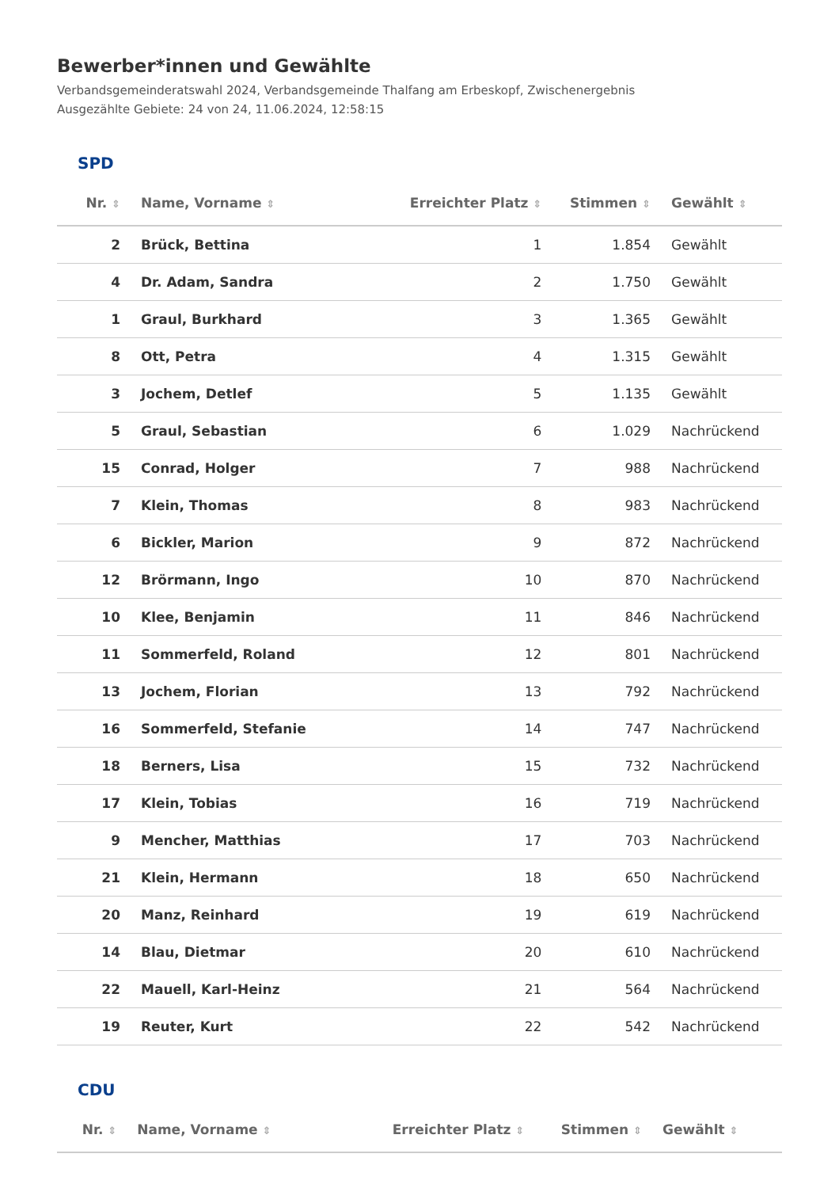Bewerber*innen und Gewählte
Verbandsgemeinderatswahl 2024, Verbandsgemeinde Thalfang am Erbeskopf, Zwischenergebnis
Ausgezählte Gebiete: 24 von 24, 11.06.2024, 12:58:15
SPD
| Nr. ⇕ | Name, Vorname ⇕ | Erreichter Platz ⇕ | Stimmen ⇕ | Gewählt ⇕ |
| --- | --- | --- | --- | --- |
| 2 | Brück, Bettina | 1 | 1.854 | Gewählt |
| 4 | Dr. Adam, Sandra | 2 | 1.750 | Gewählt |
| 1 | Graul, Burkhard | 3 | 1.365 | Gewählt |
| 8 | Ott, Petra | 4 | 1.315 | Gewählt |
| 3 | Jochem, Detlef | 5 | 1.135 | Gewählt |
| 5 | Graul, Sebastian | 6 | 1.029 | Nachrückend |
| 15 | Conrad, Holger | 7 | 988 | Nachrückend |
| 7 | Klein, Thomas | 8 | 983 | Nachrückend |
| 6 | Bickler, Marion | 9 | 872 | Nachrückend |
| 12 | Brörmann, Ingo | 10 | 870 | Nachrückend |
| 10 | Klee, Benjamin | 11 | 846 | Nachrückend |
| 11 | Sommerfeld, Roland | 12 | 801 | Nachrückend |
| 13 | Jochem, Florian | 13 | 792 | Nachrückend |
| 16 | Sommerfeld, Stefanie | 14 | 747 | Nachrückend |
| 18 | Berners, Lisa | 15 | 732 | Nachrückend |
| 17 | Klein, Tobias | 16 | 719 | Nachrückend |
| 9 | Mencher, Matthias | 17 | 703 | Nachrückend |
| 21 | Klein, Hermann | 18 | 650 | Nachrückend |
| 20 | Manz, Reinhard | 19 | 619 | Nachrückend |
| 14 | Blau, Dietmar | 20 | 610 | Nachrückend |
| 22 | Mauell, Karl-Heinz | 21 | 564 | Nachrückend |
| 19 | Reuter, Kurt | 22 | 542 | Nachrückend |
CDU
| Nr. ⇕ | Name, Vorname ⇕ | Erreichter Platz ⇕ | Stimmen ⇕ | Gewählt ⇕ |
| --- | --- | --- | --- | --- |